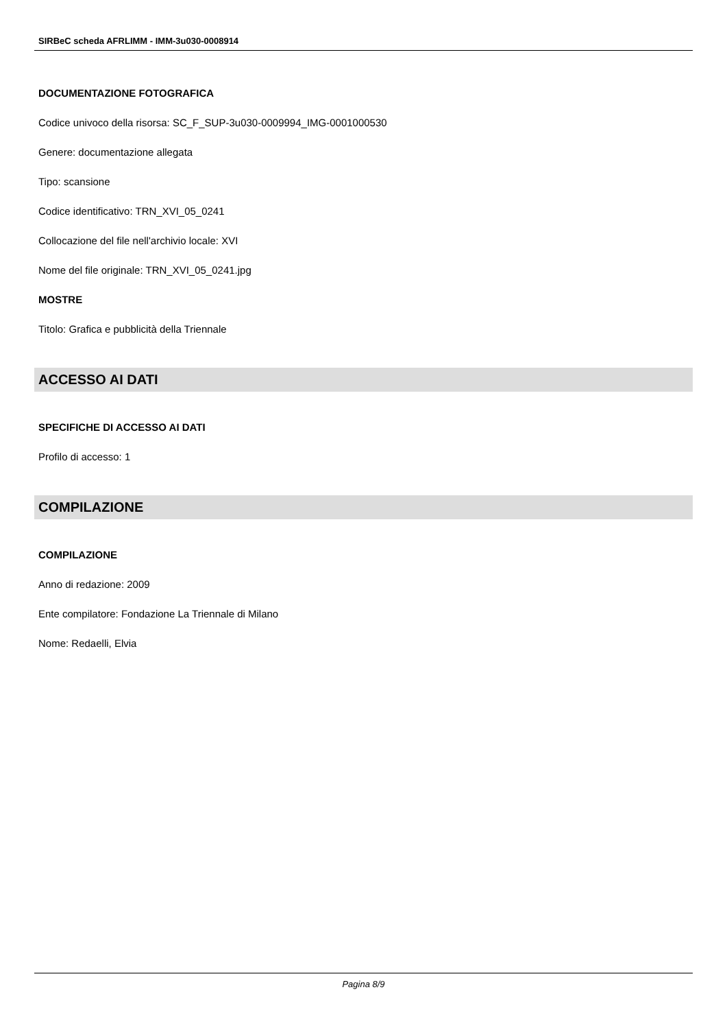SIRBeC scheda AFRLIMM - IMM-3u030-0008914
DOCUMENTAZIONE FOTOGRAFICA
Codice univoco della risorsa: SC_F_SUP-3u030-0009994_IMG-0001000530
Genere: documentazione allegata
Tipo: scansione
Codice identificativo: TRN_XVI_05_0241
Collocazione del file nell'archivio locale: XVI
Nome del file originale: TRN_XVI_05_0241.jpg
MOSTRE
Titolo: Grafica e pubblicità della Triennale
ACCESSO AI DATI
SPECIFICHE DI ACCESSO AI DATI
Profilo di accesso: 1
COMPILAZIONE
COMPILAZIONE
Anno di redazione: 2009
Ente compilatore: Fondazione La Triennale di Milano
Nome: Redaelli, Elvia
Pagina 8/9